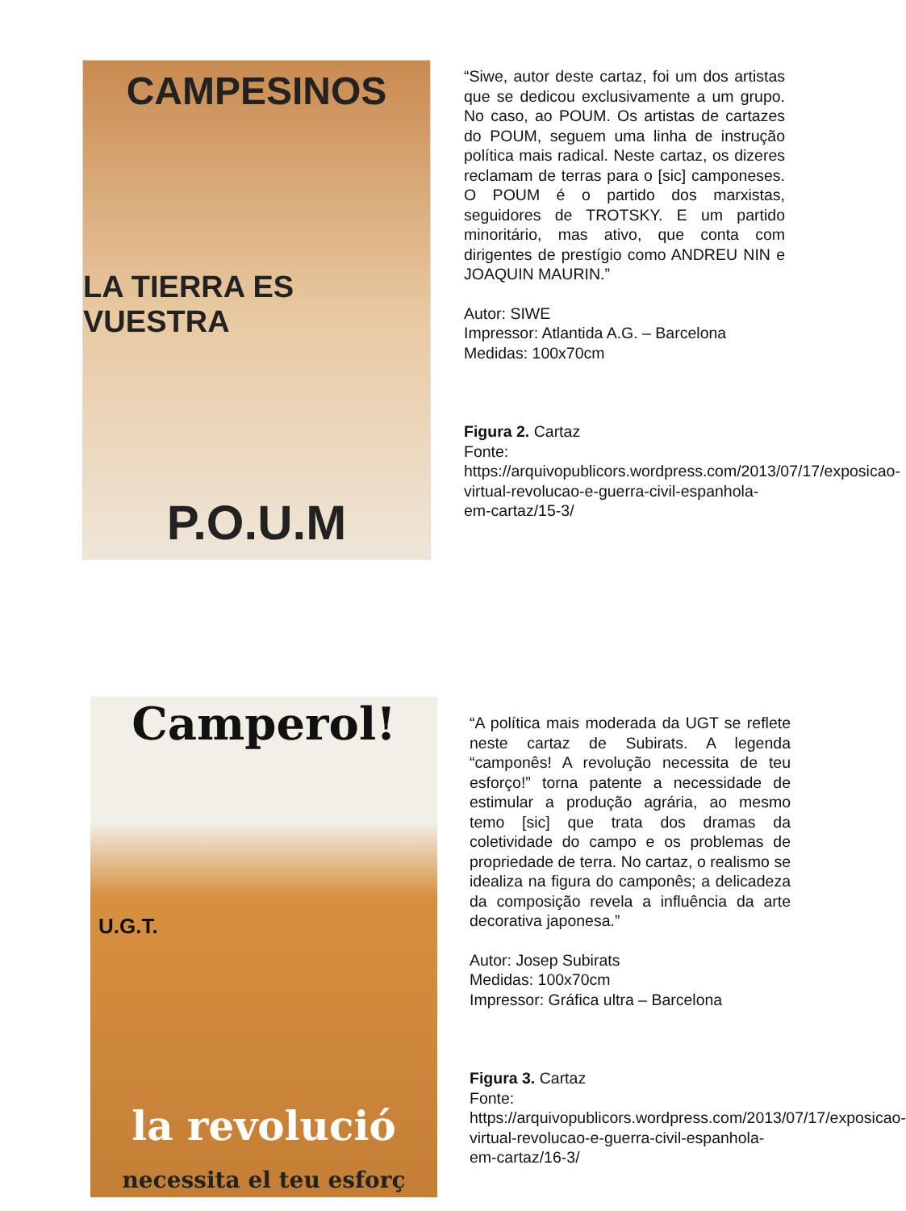CAMPESINOS
LA TIERRA ES VUESTRA
P.O.U.M
“Siwe, autor deste cartaz, foi um dos artistas que se dedicou exclusivamente a um grupo. No caso, ao POUM. Os artistas de cartazes do POUM, seguem uma linha de instrução política mais radical. Neste cartaz, os dizeres reclamam de terras para o [sic] camponeses. O POUM é o partido dos marxistas, seguidores de TROTSKY. E um partido minoritário, mas ativo, que conta com dirigentes de prestígio como ANDREU NIN e JOAQUIN MAURIN.”
Autor: SIWE
Impressor: Atlantida A.G. – Barcelona
Medidas: 100x70cm
Figura 2. Cartaz
Fonte:
https://arquivopublicors.wordpress.com/2013/07/17/exposicao-virtual-revolucao-e-guerra-civil-espanhola-em-cartaz/15-3/
Camperol!
U.G.T.
la revolució
necessita el teu esforç
“A política mais moderada da UGT se reflete neste cartaz de Subirats. A legenda “camponês! A revolução necessita de teu esforço!” torna patente a necessidade de estimular a produção agrária, ao mesmo temo [sic] que trata dos dramas da coletividade do campo e os problemas de propriedade de terra. No cartaz, o realismo se idealiza na figura do camponês; a delicadeza da composição revela a influência da arte decorativa japonesa.”
Autor: Josep Subirats
Medidas: 100x70cm
Impressor: Gráfica ultra – Barcelona
Figura 3. Cartaz
Fonte:
https://arquivopublicors.wordpress.com/2013/07/17/exposicao-virtual-revolucao-e-guerra-civil-espanhola-em-cartaz/16-3/